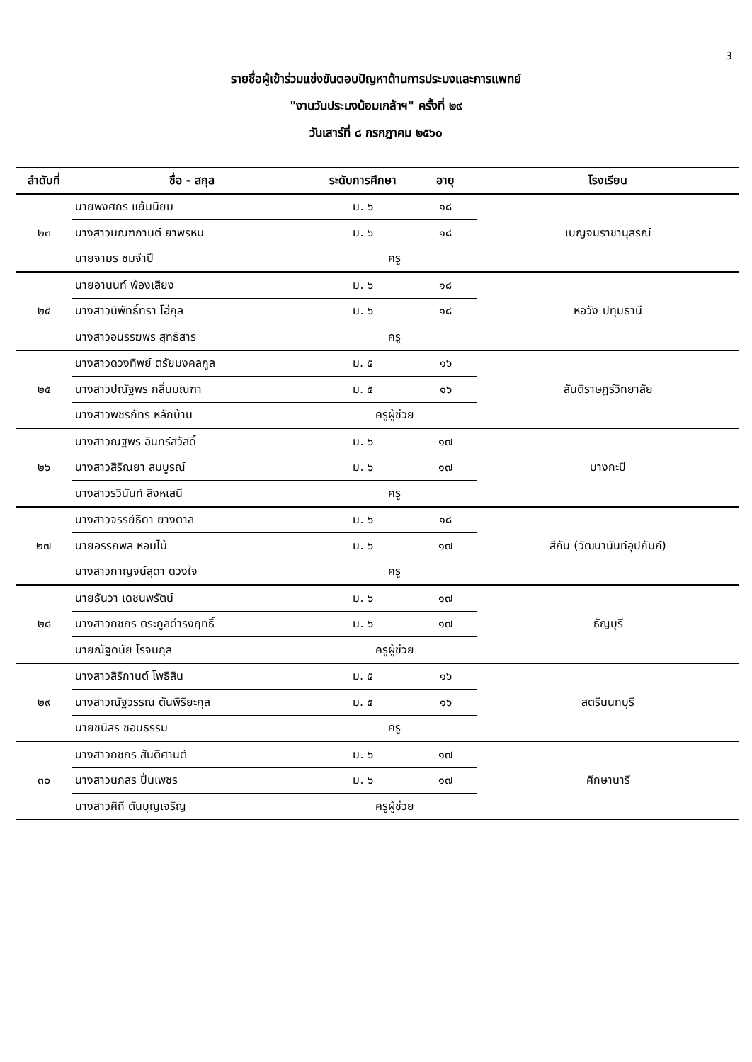3
รายชื่อผู้เข้าร่วมแข่งขันตอบปัญหาด้านการประมงและการแพทย์
"งานวันประมงน้อมเกล้าฯ" ครั้งที่ ๒๙
วันเสาร์ที่ ๘ กรกฎาคม ๒๕๖๐
| ลำดับที่ | ชื่อ - สกุล | ระดับการศึกษา | อายุ | โรงเรียน |
| --- | --- | --- | --- | --- |
| ๒๓ | นายพงศกร แย้มนิยม | ม. ๖ | ๑๘ | เบญจมราชานุสรณ์ |
| | นางสาวมณฑกานต์ ยาพรหม | ม. ๖ | ๑๘ | |
| | นายจามร ชมจำปี | ครู | | |
| ๒๔ | นายอานนท์ พ้องเสียง | ม. ๖ | ๑๘ | หอวัง ปทุมธานี |
| | นางสาวนิพัทธิ์ทรา โฮ่กุล | ม. ๖ | ๑๘ | |
| | นางสาวอนรรฆพร สุทธิสาร | ครู | | |
| ๒๕ | นางสาวดวงทิพย์ ตรัยมงคลกูล | ม. ๕ | ๑๖ | สันติราษฎร์วิทยาลัย |
| | นางสาวปณัฐพร กลิ่นมณฑา | ม. ๕ | ๑๖ | |
| | นางสาวพชรภัทร หลักบ้าน | ครูผู้ช่วย | | |
| ๒๖ | นางสาวณฐพร อินทร์สวัสดิ์ | ม. ๖ | ๑๗ | บางกะปิ |
| | นางสาวสิริณยา สมบูรณ์ | ม. ๖ | ๑๗ | |
| | นางสาวรวินันท์ สิงหเสนี | ครู | | |
| ๒๗ | นางสาวจรรย์ธิดา ยางตาล | ม. ๖ | ๑๘ | สีกัน (วัฒนานันท์อุปถัมภ์) |
| | นายอรรถพล หอมไม้ | ม. ๖ | ๑๗ | |
| | นางสาวกาญจน์สุดา ดวงใจ | ครู | | |
| ๒๘ | นายธันวา เดชนพรัตน์ | ม. ๖ | ๑๗ | ธัญบุรี |
| | นางสาวกชกร ตระกูลดำรงฤทธิ์ | ม. ๖ | ๑๗ | |
| | นายณัฐดนัย โรจนกุล | ครูผู้ช่วย | | |
| ๒๙ | นางสาวสิริกานต์ โพธิสิน | ม. ๕ | ๑๖ | สตรีนนทบุรี |
| | นางสาวณัฐวรรณ ตันพิริยะกุล | ม. ๕ | ๑๖ | |
| | นายชนิสร ชอบธรรม | ครู | | |
| ๓๐ | นางสาวกชกร สันติศานต์ | ม. ๖ | ๑๗ | ศึกษานารี |
| | นางสาวนภสร ปิ่นเพชร | ม. ๖ | ๑๗ | |
| | นางสาวศิถี ตันบุญเจริญ | ครูผู้ช่วย | | |